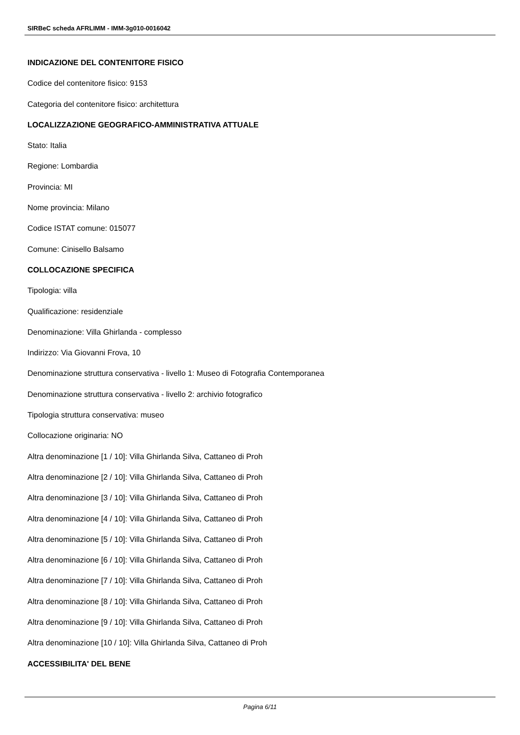SIRBeC scheda AFRLIMM - IMM-3g010-0016042
INDICAZIONE DEL CONTENITORE FISICO
Codice del contenitore fisico: 9153
Categoria del contenitore fisico: architettura
LOCALIZZAZIONE GEOGRAFICO-AMMINISTRATIVA ATTUALE
Stato: Italia
Regione: Lombardia
Provincia: MI
Nome provincia: Milano
Codice ISTAT comune: 015077
Comune: Cinisello Balsamo
COLLOCAZIONE SPECIFICA
Tipologia: villa
Qualificazione: residenziale
Denominazione: Villa Ghirlanda - complesso
Indirizzo: Via Giovanni Frova, 10
Denominazione struttura conservativa - livello 1: Museo di Fotografia Contemporanea
Denominazione struttura conservativa - livello 2: archivio fotografico
Tipologia struttura conservativa: museo
Collocazione originaria: NO
Altra denominazione [1 / 10]: Villa Ghirlanda Silva, Cattaneo di Proh
Altra denominazione [2 / 10]: Villa Ghirlanda Silva, Cattaneo di Proh
Altra denominazione [3 / 10]: Villa Ghirlanda Silva, Cattaneo di Proh
Altra denominazione [4 / 10]: Villa Ghirlanda Silva, Cattaneo di Proh
Altra denominazione [5 / 10]: Villa Ghirlanda Silva, Cattaneo di Proh
Altra denominazione [6 / 10]: Villa Ghirlanda Silva, Cattaneo di Proh
Altra denominazione [7 / 10]: Villa Ghirlanda Silva, Cattaneo di Proh
Altra denominazione [8 / 10]: Villa Ghirlanda Silva, Cattaneo di Proh
Altra denominazione [9 / 10]: Villa Ghirlanda Silva, Cattaneo di Proh
Altra denominazione [10 / 10]: Villa Ghirlanda Silva, Cattaneo di Proh
ACCESSIBILITA' DEL BENE
Pagina 6/11